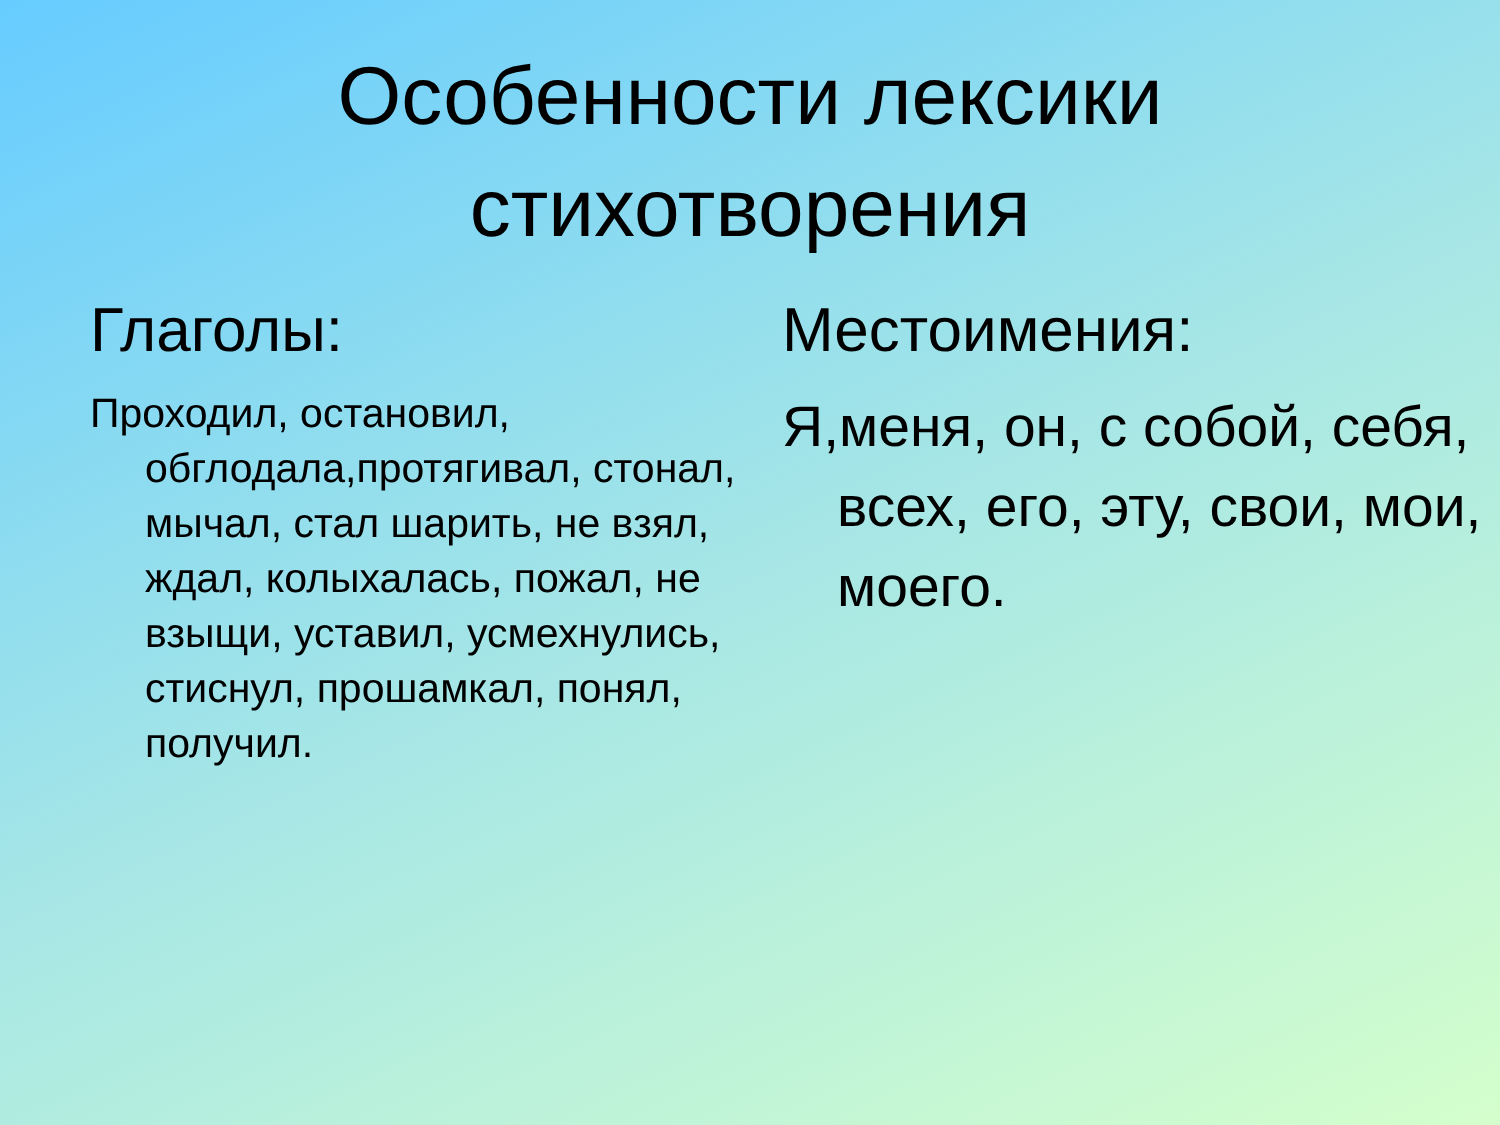Особенности лексики
стихотворения
Глаголы:
Проходил, остановил, обглодала,протягивал, стонал, мычал, стал шарить, не взял, ждал, колыхалась, пожал, не взыщи, уставил, усмехнулись, стиснул, прошамкал, понял, получил.
Местоимения:
Я,меня, он, с собой, себя, всех, его, эту, свои, мои, моего.